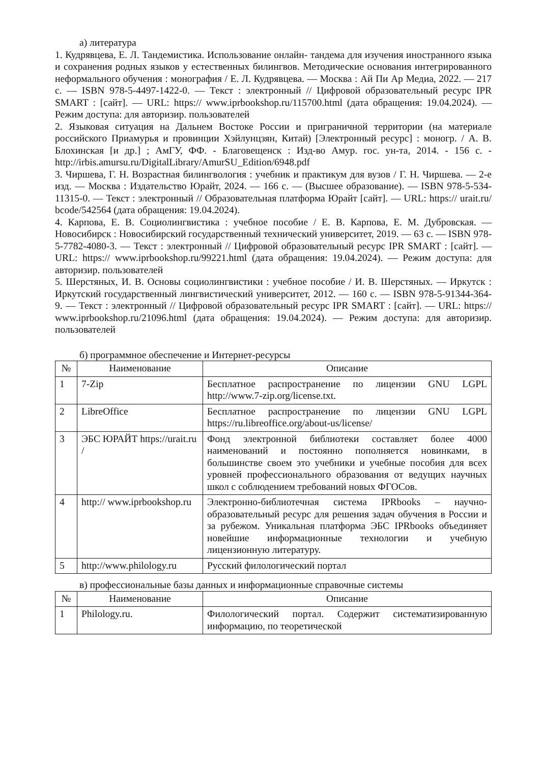а) литература
1. Кудрявцева, Е. Л. Тандемистика. Использование онлайн- тандема для изучения иностранного языка и сохранения родных языков у естественных билингвов. Методические основания интегрированного неформального обучения : монография / Е. Л. Кудрявцева. — Москва : Ай Пи Ар Медиа, 2022. — 217 с. — ISBN 978-5-4497-1422-0. — Текст : электронный // Цифровой образовательный ресурс IPR SMART : [сайт]. — URL: https:// www.iprbookshop.ru/115700.html (дата обращения: 19.04.2024). — Режим доступа: для авторизир. пользователей
2. Языковая ситуация на Дальнем Востоке России и приграничной территории (на материале российского Приамурья и провинции Хэйлунцзян, Китай) [Электронный ресурс] : моногр. / А. В. Блохинская [и др.] ; АмГУ, ФФ. - Благовещенск : Изд-во Амур. гос. ун-та, 2014. - 156 с. - http://irbis.amursu.ru/DigitalLibrary/AmurSU_Edition/6948.pdf
3. Чиршева, Г. Н. Возрастная билингвология : учебник и практикум для вузов / Г. Н. Чиршева. — 2-е изд. — Москва : Издательство Юрайт, 2024. — 166 с. — (Высшее образование). — ISBN 978-5-534-11315-0. — Текст : электронный // Образовательная платформа Юрайт [сайт]. — URL: https:// urait.ru/ bcode/542564 (дата обращения: 19.04.2024).
4. Карпова, Е. В. Социолингвистика : учебное пособие / Е. В. Карпова, Е. М. Дубровская. — Новосибирск : Новосибирский государственный технический университет, 2019. — 63 с. — ISBN 978-5-7782-4080-3. — Текст : электронный // Цифровой образовательный ресурс IPR SMART : [сайт]. — URL: https:// www.iprbookshop.ru/99221.html (дата обращения: 19.04.2024). — Режим доступа: для авторизир. пользователей
5. Шерстяных, И. В. Основы социолингвистики : учебное пособие / И. В. Шерстяных. — Иркутск : Иркутский государственный лингвистический университет, 2012. — 160 с. — ISBN 978-5-91344-364-9. — Текст : электронный // Цифровой образовательный ресурс IPR SMART : [сайт]. — URL: https:// www.iprbookshop.ru/21096.html (дата обращения: 19.04.2024). — Режим доступа: для авторизир. пользователей
б) программное обеспечение и Интернет-ресурсы
| № | Наименование | Описание |
| --- | --- | --- |
| 1 | 7-Zip | Бесплатное распространение по лицензии GNU LGPL http://www.7-zip.org/license.txt. |
| 2 | LibreOffice | Бесплатное распространение по лицензии GNU LGPL https://ru.libreoffice.org/about-us/license/ |
| 3 | ЭБС ЮРАЙТ https://urait.ru / | Фонд электронной библиотеки составляет более 4000 наименований и постоянно пополняется новинками, в большинстве своем это учебники и учебные пособия для всех уровней профессионального образования от ведущих научных школ с соблюдением требований новых ФГОСов. |
| 4 | http:// www.iprbookshop.ru | Электронно-библиотечная система IPRbooks – научно-образовательный ресурс для решения задач обучения в России и за рубежом. Уникальная платформа ЭБС IPRbooks объединяет новейшие информационные технологии и учебную лицензионную литературу. |
| 5 | http://www.philology.ru | Русский филологический портал |
в) профессиональные базы данных и информационные справочные системы
| № | Наименование | Описание |
| --- | --- | --- |
| 1 | Philology.ru. | Филологический портал. Содержит систематизированную информацию, по теоретической |